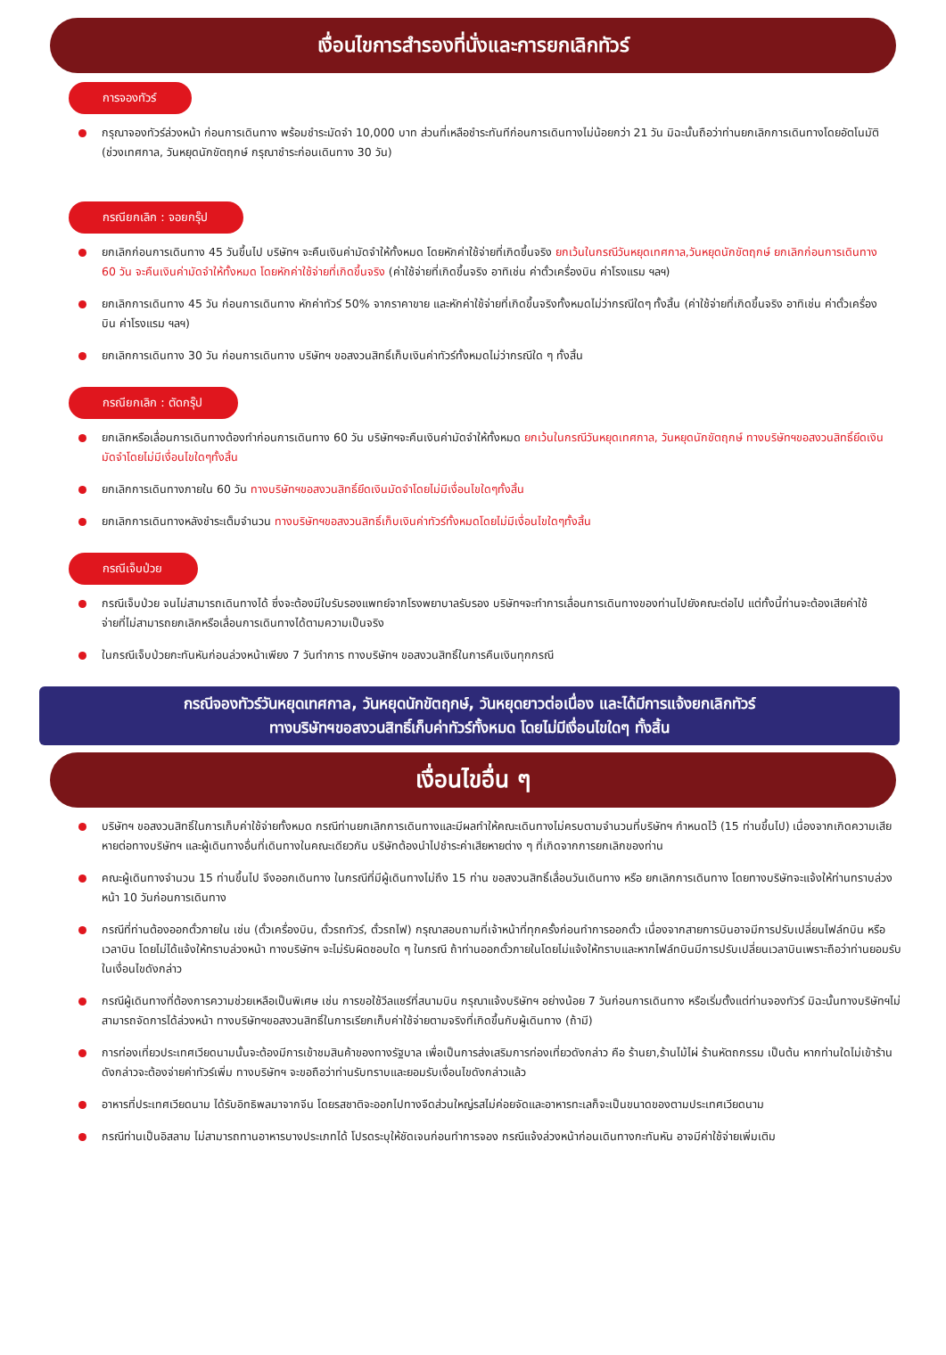เงื่อนไขการสำรองที่นั่งและการยกเลิกทัวร์
การจองทัวร์
กรุณาจองทัวร์ล่วงหน้า ก่อนการเดินทาง พร้อมชำระมัดจำ 10,000 บาท ส่วนที่เหลือชำระทันทีก่อนการเดินทางไม่น้อยกว่า 21 วัน มิฉะนั้นถือว่าท่านยกเลิกการเดินทางโดยอัตโนมัติ (ช่วงเทศกาล, วันหยุดนักขัตฤกษ์ กรุณาชำระก่อนเดินทาง 30 วัน)
กรณียกเลิก : จอยกรุ๊ป
ยกเลิกก่อนการเดินทาง 45 วันขึ้นไป บริษัทฯ จะคืนเงินค่ามัดจำให้ทั้งหมด โดยหักค่าใช้จ่ายที่เกิดขึ้นจริง ยกเว้นในกรณีวันหยุดเทศกาล,วันหยุดนักขัตฤกษ์ ยกเลิกก่อนการเดินทาง 60 วัน จะคืนเงินค่ามัดจำให้ทั้งหมด โดยหักค่าใช้จ่ายที่เกิดขึ้นจริง (ค่าใช้จ่ายที่เกิดขึ้นจริง อาทิเช่น ค่าตั๋วเครื่องบิน ค่าโรงแรม ฯลฯ)
ยกเลิกการเดินทาง 45 วัน ก่อนการเดินทาง หักค่าทัวร์ 50% จากราคาขาย และหักค่าใช้จ่ายที่เกิดขึ้นจริงทั้งหมดไม่ว่ากรณีใดๆ ทั้งสิ้น (ค่าใช้จ่ายที่เกิดขึ้นจริง อาทิเช่น ค่าตั๋วเครื่องบิน ค่าโรงแรม ฯลฯ)
ยกเลิกการเดินทาง 30 วัน ก่อนการเดินทาง บริษัทฯ ขอสงวนสิทธิ์เก็บเงินค่าทัวร์ทั้งหมดไม่ว่ากรณีใด ๆ ทั้งสิ้น
กรณียกเลิก : ตัดกรุ๊ป
ยกเลิกหรือเลื่อนการเดินทางต้องทำก่อนการเดินทาง 60 วัน บริษัทฯจะคืนเงินค่ามัดจำให้ทั้งหมด ยกเว้นในกรณีวันหยุดเทศกาล, วันหยุดนักขัตฤกษ์ ทางบริษัทฯขอสงวนสิทธิ์ยึดเงินมัดจำโดยไม่มีเงื่อนไขใดๆทั้งสิ้น
ยกเลิกการเดินทางภายใน 60 วัน ทางบริษัทฯขอสงวนสิทธิ์ยึดเงินมัดจำโดยไม่มีเงื่อนไขใดๆทั้งสิ้น
ยกเลิกการเดินทางหลังชำระเต็มจำนวน ทางบริษัทฯขอสงวนสิทธิ์เก็บเงินค่าทัวร์ทั้งหมดโดยไม่มีเงื่อนไขใดๆทั้งสิ้น
กรณีเจ็บป่วย
กรณีเจ็บป่วย จนไม่สามารถเดินทางได้ ซึ่งจะต้องมีใบรับรองแพทย์จากโรงพยาบาลรับรอง บริษัทฯจะทำการเลื่อนการเดินทางของท่านไปยังคณะต่อไป แต่ทั้งนี้ท่านจะต้องเสียค่าใช้จ่ายที่ไม่สามารถยกเลิกหรือเลื่อนการเดินทางได้ตามความเป็นจริง
ในกรณีเจ็บป่วยกะทันหันก่อนล่วงหน้าเพียง 7 วันทำการ ทางบริษัทฯ ขอสงวนสิทธิ์ในการคืนเงินทุกกรณี
กรณีจองทัวร์วันหยุดเทศกาล, วันหยุดนักขัตฤกษ์, วันหยุดยาวต่อเนื่อง และได้มีการแจ้งยกเลิกทัวร์
ทางบริษัทฯขอสงวนสิทธิ์เก็บค่าทัวร์ทั้งหมด โดยไม่มีเงื่อนไขใดๆ ทั้งสิ้น
เงื่อนไขอื่น ๆ
บริษัทฯ ขอสงวนสิทธิ์ในการเก็บค่าใช้จ่ายทั้งหมด กรณีท่านยกเลิกการเดินทางและมีผลทำให้คณะเดินทางไม่ครบตามจำนวนที่บริษัทฯ กำหนดไว้ (15 ท่านขึ้นไป) เนื่องจากเกิดความเสียหายต่อทางบริษัทฯ และผู้เดินทางอื่นที่เดินทางในคณะเดียวกัน บริษัทต้องนำไปชำระค่าเสียหายต่าง ๆ ที่เกิดจากการยกเลิกของท่าน
คณะผู้เดินทางจำนวน 15 ท่านขึ้นไป จึงออกเดินทาง ในกรณีที่มีผู้เดินทางไม่ถึง 15 ท่าน ขอสงวนสิทธิ์เลื่อนวันเดินทาง หรือ ยกเลิกการเดินทาง โดยทางบริษัทจะแจ้งให้ท่านทราบล่วงหน้า 10 วันก่อนการเดินทาง
กรณีที่ท่านต้องออกตั๋วภายใน เช่น (ตั๋วเครื่องบิน, ตั๋วรถทัวร์, ตั๋วรถไฟ) กรุณาสอบถามที่เจ้าหน้าที่ทุกครั้งก่อนทำการออกตั๋ว เนื่องจากสายการบินอาจมีการปรับเปลี่ยนไฟล์ทบิน หรือเวลาบิน โดยไม่ได้แจ้งให้ทราบล่วงหน้า ทางบริษัทฯ จะไม่รับผิดชอบใด ๆ ในกรณี ถ้าท่านออกตั๋วภายในโดยไม่แจ้งให้ทราบและหากไฟล์ทบินมีการปรับเปลี่ยนเวลาบินเพราะถือว่าท่านยอมรับในเงื่อนไขดังกล่าว
กรณีผู้เดินทางที่ต้องการความช่วยเหลือเป็นพิเศษ เช่น การขอใช้วีลแชร์ที่สนามบิน กรุณาแจ้งบริษัทฯ อย่างน้อย 7 วันก่อนการเดินทาง หรือเริ่มตั้งแต่ท่านจองทัวร์ มิฉะนั้นทางบริษัทฯไม่สามารถจัดการได้ล่วงหน้า ทางบริษัทฯขอสงวนสิทธิ์ในการเรียกเก็บค่าใช้จ่ายตามจริงที่เกิดขึ้นกับผู้เดินทาง (ถ้ามี)
การท่องเที่ยวประเทศเวียดนามนั้นจะต้องมีการเข้าชมสินค้าของทางรัฐบาล เพื่อเป็นการส่งเสริมการท่องเที่ยวดังกล่าว คือ ร้านยา,ร้านไม้ไผ่ ร้านหัตถกรรม เป็นต้น หากท่านใดไม่เข้าร้านดังกล่าวจะต้องจ่ายค่าทัวร์เพิ่ม ทางบริษัทฯ จะขอถือว่าท่านรับทราบและยอมรับเงื่อนไขดังกล่าวแล้ว
อาหารที่ประเทศเวียดนาม ได้รับอิทธิพลมาจากจีน โดยรสชาติจะออกไปทางจืดส่วนใหญ่รสไม่ค่อยจัดและอาหารทะเลก็จะเป็นขนาดของตามประเทศเวียดนาม
กรณีท่านเป็นอิสลาม ไม่สามารถทานอาหารบางประเภทได้ โปรดระบุให้ชัดเจนก่อนทำการจอง กรณีแจ้งล่วงหน้าก่อนเดินทางกะทันหัน อาจมีค่าใช้จ่ายเพิ่มเติม